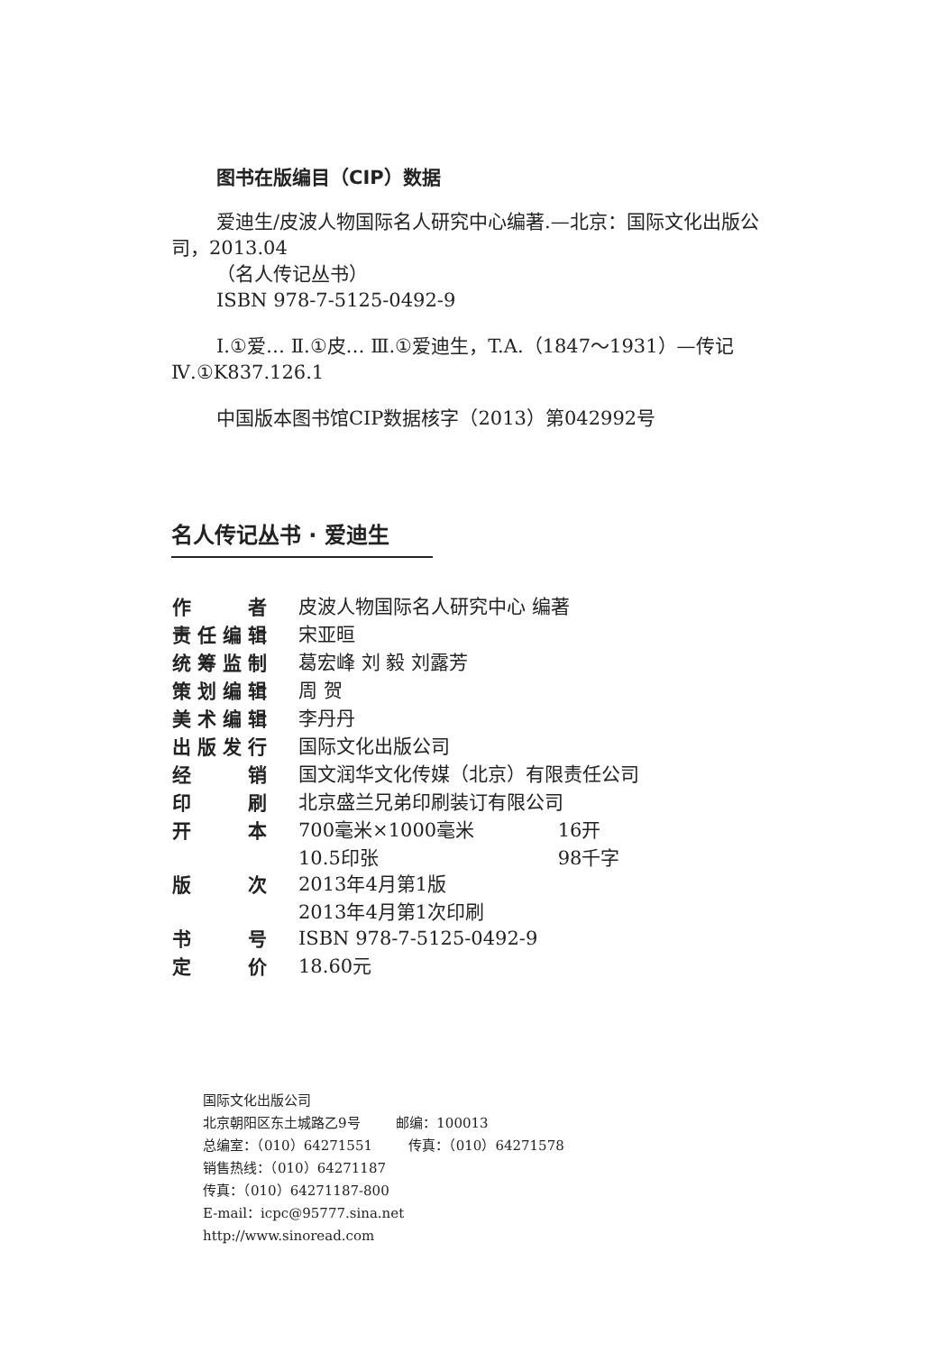图书在版编目（CIP）数据
爱迪生/皮波人物国际名人研究中心编著.—北京：国际文化出版公司，2013.04
（名人传记丛书）
ISBN 978-7-5125-0492-9
Ⅰ.①爱… Ⅱ.①皮… Ⅲ.①爱迪生，T.A.（1847～1931）—传记 Ⅳ.①K837.126.1
中国版本图书馆CIP数据核字（2013）第042992号
名人传记丛书 · 爱迪生
| 作者 | 皮波人物国际名人研究中心 编著 | |
| 责任编辑 | 宋亚晅 | |
| 统筹监制 | 葛宏峰 刘 毅 刘露芳 | |
| 策划编辑 | 周 贺 | |
| 美术编辑 | 李丹丹 | |
| 出版发行 | 国际文化出版公司 | |
| 经销 | 国文润华文化传媒（北京）有限责任公司 | |
| 印刷 | 北京盛兰兄弟印刷装订有限公司 | |
| 开本 | 700毫米×1000毫米 | 16开 |
| | 10.5印张 | 98千字 |
| 版次 | 2013年4月第1版 | |
| | 2013年4月第1次印刷 | |
| 书号 | ISBN 978-7-5125-0492-9 | |
| 定价 | 18.60元 | |
国际文化出版公司
北京朝阳区东土城路乙9号 邮编：100013
总编室：（010）64271551 传真：（010）64271578
销售热线：（010）64271187
传真：（010）64271187-800
E-mail：icpc@95777.sina.net
http://www.sinoread.com